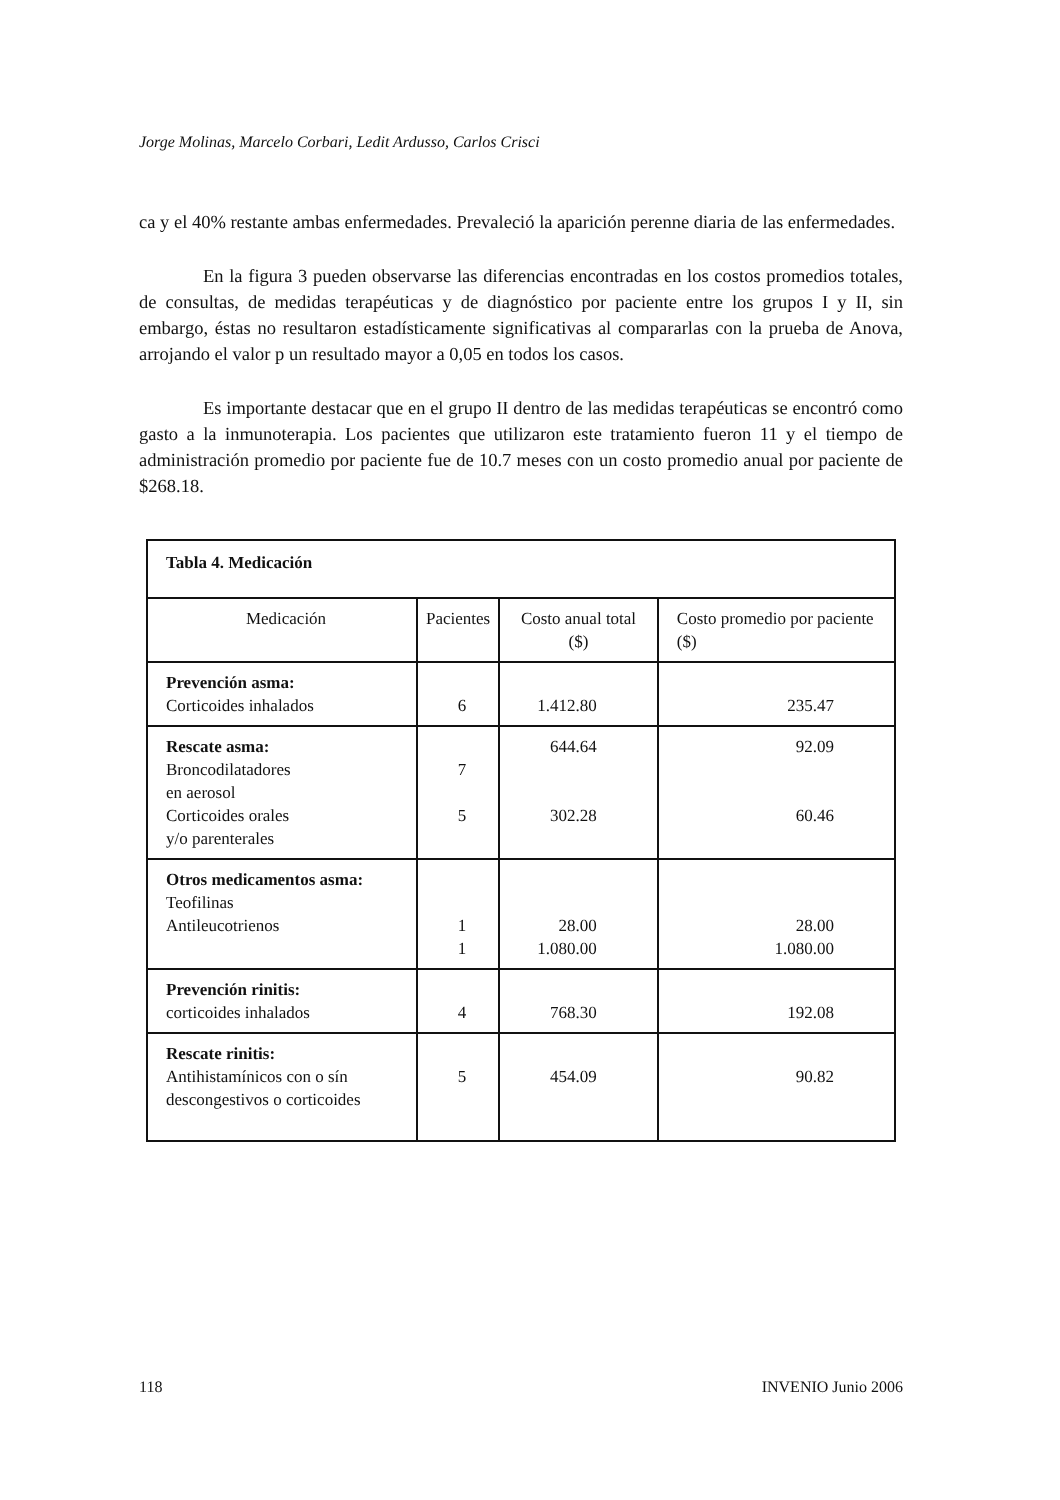Jorge Molinas, Marcelo Corbari, Ledit Ardusso, Carlos Crisci
ca y el 40% restante ambas enfermedades. Prevaleció la aparición perenne diaria de las enfermedades.
En la figura 3 pueden observarse las diferencias encontradas en los costos promedios totales, de consultas, de medidas terapéuticas y de diagnóstico por paciente entre los grupos I y II, sin embargo, éstas no resultaron estadísticamente significativas al compararlas con la prueba de Anova, arrojando el valor p un resultado mayor a 0,05 en todos los casos.
Es importante destacar que en el grupo II dentro de las medidas terapéuticas se encontró como gasto a la inmunoterapia. Los pacientes que utilizaron este tratamiento fueron 11 y el tiempo de administración promedio por paciente fue de 10.7 meses con un costo promedio anual por paciente de $268.18.
| Tabla 4. Medicación | | | |
| --- | --- | --- | --- |
| Medicación | Pacientes | Costo anual total ($) | Costo promedio por paciente ($) |
| Prevención asma: Corticoides inhalados | 6 | 1.412.80 | 235.47 |
| Rescate asma: Broncodilatadores en aerosol Corticoides orales y/o parenterales | 7 5 | 644.64 302.28 | 92.09 60.46 |
| Otros medicamentos asma: Teofilinas Antileucotrienos | 1 1 | 28.00 1.080.00 | 28.00 1.080.00 |
| Prevención rinitis: corticoides inhalados | 4 | 768.30 | 192.08 |
| Rescate rinitis: Antihistamínicos con o sín descongestivos o corticoides | 5 | 454.09 | 90.82 |
118 INVENIO Junio 2006